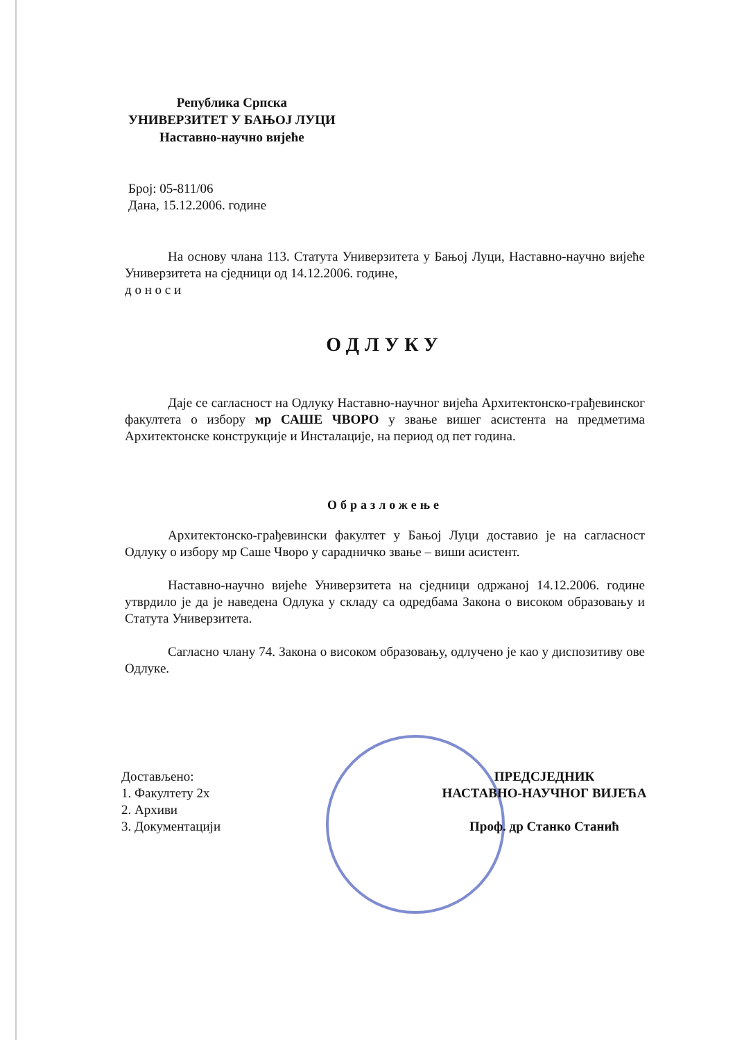Република Српска
УНИВЕРЗИТЕТ У БАЊОЈ ЛУЦИ
Наставно-научно вијеће
Број: 05-811/06
Дана, 15.12.2006. године
На основу члана 113. Статута Универзитета у Бањој Луци, Наставно-научно вијеће Универзитета на сједници од 14.12.2006. године,
д о н о с и
ОДЛУКУ
Даје се сагласност на Одлуку Наставно-научног вијећа Архитектонско-грађевинског факултета о избору мр САШЕ ЧВОРО у звање вишег асистента на предметима Архитектонске конструкције и Инсталације, на период од пет година.
Образложење
Архитектонско-грађевински факултет у Бањој Луци доставио је на сагласност Одлуку о избору мр Саше Чворо у сарадничко звање – виши асистент.
Наставно-научно вијеће Универзитета на сједници одржаној 14.12.2006. године утврдило је да је наведена Одлука у складу са одредбама Закона о високом образовању и Статута Универзитета.
Сагласно члану 74. Закона о високом образовању, одлучено је као у диспозитиву ове Одлуке.
Достављено:
1. Факултету 2х
2. Архиви
3. Документацији
ПРЕДСЈЕДНИК
НАСТАВНО-НАУЧНОГ ВИЈЕЋА
Проф. др Станко Станић